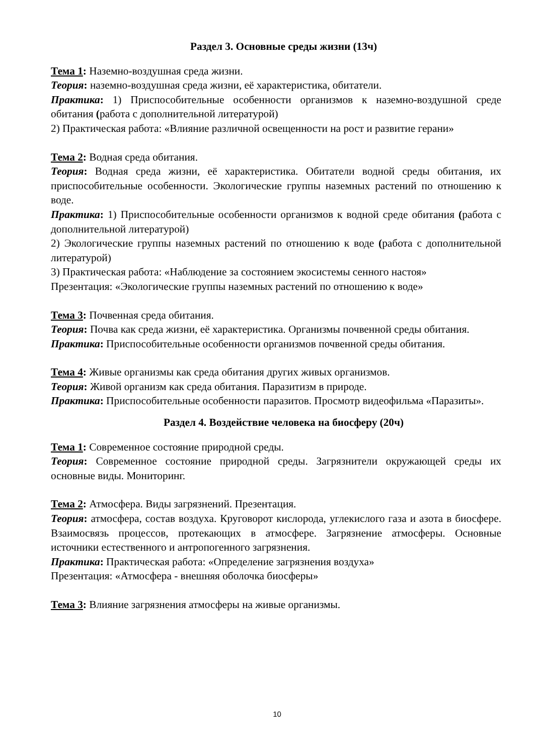Раздел 3. Основные среды жизни (13ч)
Тема 1: Наземно-воздушная среда жизни.
Теория: наземно-воздушная среда жизни, её характеристика, обитатели.
Практика: 1) Приспособительные особенности организмов к наземно-воздушной среде обитания (работа с дополнительной литературой)
2) Практическая работа: «Влияние различной освещенности на рост и развитие герани»
Тема 2: Водная среда обитания.
Теория: Водная среда жизни, её характеристика. Обитатели водной среды обитания, их приспособительные особенности. Экологические группы наземных растений по отношению к воде.
Практика: 1) Приспособительные особенности организмов к водной среде обитания (работа с дополнительной литературой)
2) Экологические группы наземных растений по отношению к воде (работа с дополнительной литературой)
3) Практическая работа: «Наблюдение за состоянием экосистемы сенного настоя»
Презентация: «Экологические группы наземных растений по отношению к воде»
Тема 3: Почвенная среда обитания.
Теория: Почва как среда жизни, её характеристика. Организмы почвенной среды обитания.
Практика: Приспособительные особенности организмов почвенной среды обитания.
Тема 4: Живые организмы как среда обитания других живых организмов.
Теория: Живой организм как среда обитания. Паразитизм в природе.
Практика: Приспособительные особенности паразитов. Просмотр видеофильма «Паразиты».
Раздел 4. Воздействие человека на биосферу (20ч)
Тема 1: Современное состояние природной среды.
Теория: Современное состояние природной среды. Загрязнители окружающей среды их основные виды. Мониторинг.
Тема 2: Атмосфера. Виды загрязнений. Презентация.
Теория: атмосфера, состав воздуха. Круговорот кислорода, углекислого газа и азота в биосфере. Взаимосвязь процессов, протекающих в атмосфере. Загрязнение атмосферы. Основные источники естественного и антропогенного загрязнения.
Практика: Практическая работа: «Определение загрязнения воздуха»
Презентация: «Атмосфера - внешняя оболочка биосферы»
Тема 3: Влияние загрязнения атмосферы на живые организмы.
10